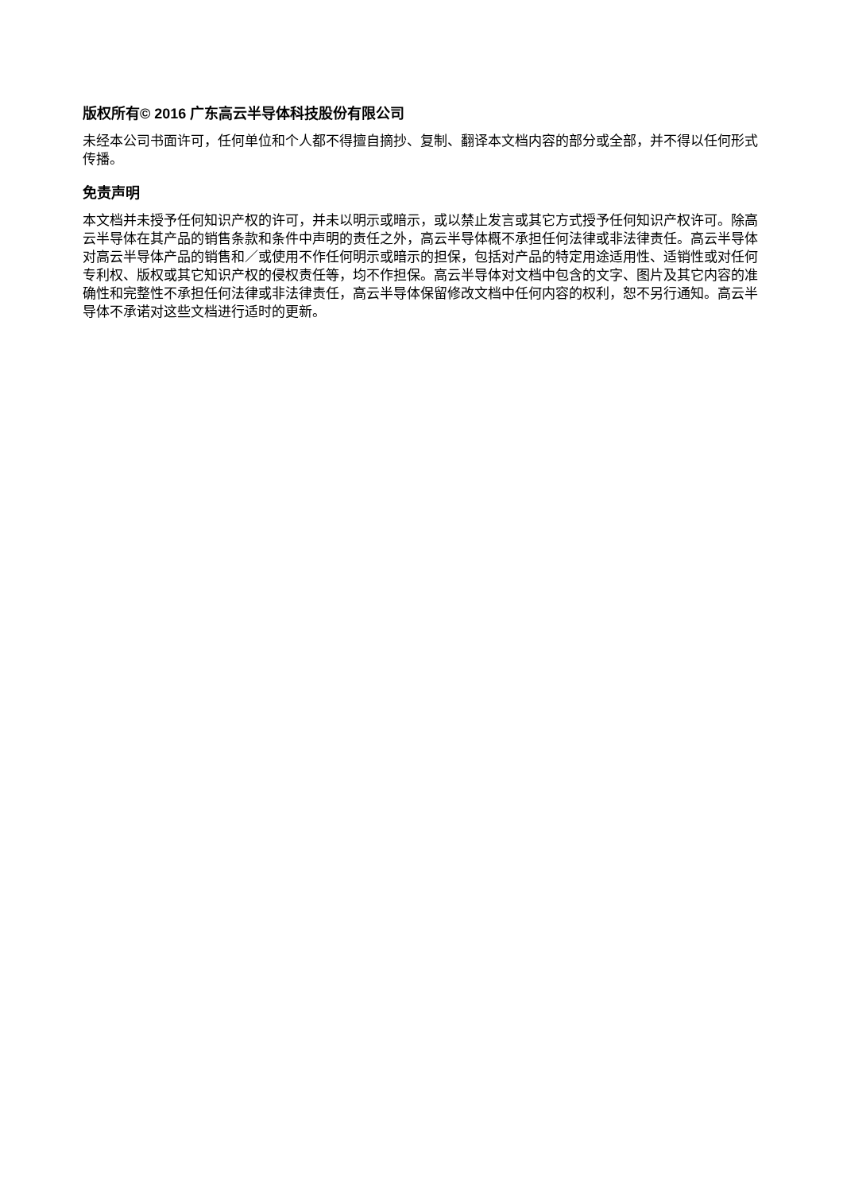版权所有© 2016 广东高云半导体科技股份有限公司
未经本公司书面许可，任何单位和个人都不得擅自摘抄、复制、翻译本文档内容的部分或全部，并不得以任何形式传播。
免责声明
本文档并未授予任何知识产权的许可，并未以明示或暗示，或以禁止发言或其它方式授予任何知识产权许可。除高云半导体在其产品的销售条款和条件中声明的责任之外，高云半导体概不承担任何法律或非法律责任。高云半导体对高云半导体产品的销售和／或使用不作任何明示或暗示的担保，包括对产品的特定用途适用性、适销性或对任何专利权、版权或其它知识产权的侵权责任等，均不作担保。高云半导体对文档中包含的文字、图片及其它内容的准确性和完整性不承担任何法律或非法律责任，高云半导体保留修改文档中任何内容的权利，恕不另行通知。高云半导体不承诺对这些文档进行适时的更新。